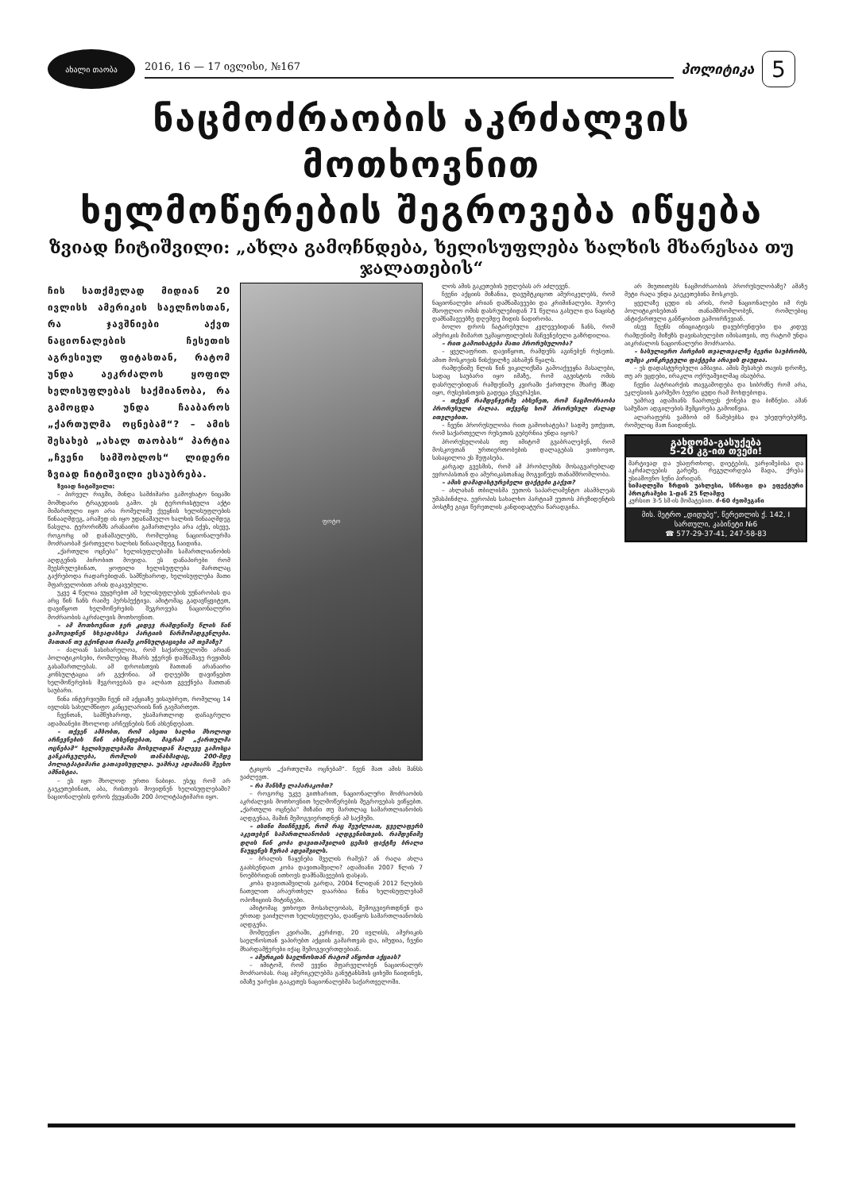ახალი თაობა
2016, 16 — 17 ივლისი, №167
პოლიტიკა
5
ნაცმოძრაობის აკრძალვის მოთხოვნით
ხელმოწერების შეგროვება იწყება
ზვიად ჩიტიშვილი: „ახლა გამოჩნდება, ხელისუფლება ხალხის მხარესაა თუ ჯალათების“
ჩის სათქმელად მიდიან 20 ივლისს ამერიკის საელჩოსთან, რა ჯავშნიები აქვთ ნაციონალების ჩესეთის აგრესიულ ფიტასთან, რატომ უნდა აეკრძალოს ყოფილ ხელისუფლებას საქმიანობა, რა გამოცდა უნდა ჩააბაროს „ქართულმა ოცნებამ“? – ამის შესახებ „ახალ თაობას“ პარტია „ჩვენი სამშობლოს“ ლიდერი ზვიად ჩიტიშვილი ესაუბრება.
ზვიად ჩიტიშვილი:
– პირველ რიგში, მინდა სამძიმარი გამოვხატო ნიცაში მომხდარი ტრაგედიის გამო. ეს ტერორისტული აქტი მიმართული იყო არა რომელიმე ქვეყნის ხელისუფლების წინააღმდეგ, არამედ ის იყო უდანაშაულო ხალხის წინააღმდეგ წასვლა. ტერორიზმს არანაირი გამართლება არა აქვს, ისევე, როგორც იმ დანაშაულებს, რომლებიც ნაციონალურმა მოძრაობამ ქართველი ხალხის წინააღმდეგ ჩაიდინა.
„ქართული ოცნება“ ხელისუფლებაში სამართლიანობის აღდგენის პირობით მოვიდა. ეს დანაპირები რომ შეესრულებინათ, ყოფილი ხელისუფლება მართლაც გაქრებოდა რადარებიდან. სამწუხაროდ, ხელისუფლება მათი მფარველობით არის დაკავებული.
უკვე 4 წელია ვუყურებთ ამ ხელისუფლების უუნარობას და არც წინ ჩანს რაიმე პერსპექტივა. ამიტომაც გადავწყვიტეთ, დავიწყოთ ხელმოწერების შეგროვება ნაციონალური მოძრაობის აკრძალვის მოთხოვნით.
– ამ მოთხოვნით ჯერ კიდევ რამდენიმე წლის წინ გამოვიდნენ სხვადასხვა პარტიის წარმომადგენლები. მათთან თუ გქონდათ რაიმე კონსულტაციები ამ თემაზე?
– ძალიან სასიხარულოა, რომ საქართველოში არიან პოლიტიკოსები, რომლებიც მხარს უჭერენ დამნაშავე რეჟიმის გასამართლებას. ამ დროისთვის მათთან არანაირი კონსულტაცია არ გვქონია. ამ დღეებში დავიწყებთ ხელმოწერების შეგროვებას და ალბათ გვექნება მათთან საუბარი.
წინა ინტერვიუში ჩვენ იმ აქციაზე ვისაუბრეთ, რომელიც 14 ივლისს სახელმწიფო კანცელარიის წინ გავმართეთ.
ჩვენთან, სამწუხაროდ, უსამართლოდ დაჩაგრული ადამიანები მხოლოდ არჩევნების წინ ახსენდებათ.
– თქვენ ამბობთ, რომ ასეთი ხალხი მხოლოდ არჩევნების წინ ახსენდებათ, მაგრამ „ქართულმა ოცნებამ“ ხელისუფლებაში მოსვლიდან მალევე გამოსცა განკარგულება, რომლის თანახმადაც, 200-მდე პოლიტპატიმარი გათავისუფლდა. უამრავ ადამიანს შეეხო ამნისტია.
– ეს იყო მხოლოდ ერთი ნაბიჯი. ესეც რომ არ გაეკეთებინათ, აბა, რისთვის მოვიდნენ ხელისუფლებაში? ნაციონალების დროს ქვეყანაში 200 პოლიტპატიმარი იყო.
ფოტო
ტკიცოს „ქართულმა ოცნებამ“. ჩვენ მათ ამის შანსს ვაძლევთ.
– რა შანსზე ლაპარაკობთ?
– როგორც უკვე გითხარით, ნაციონალური მოძრაობის აკრძალვის მოთხოვნით ხელმოწერების შეგროვებას ვიწყებთ. „ქართული ოცნება“ მიზანი თუ მართლაც სამართლიანობის აღდგენაა, მაშინ შემოგვიერთდნენ ამ საქმეში.
– ისინი მიიჩნევენ, რომ რაც შეუძლიათ, ყველაფერს აკეთებენ სამართლიანობის აღდგენისთვის. რამდენიმე დღის წინ კობა დავითაშვილის ცემის ფაქტზე ბრალი წაუყენეს ზურაბ ადეიშვილს.
– ბრალის წაყენება შველის რამეს? ან რაღა ახლა გაახსენდათ კობა დავითაშვილი? ადამიანი 2007 წლის 7 ნოემბრიდან ითხოვს დამნაშავეების დასჯას.
კობა დავითაშვილის გარდა, 2004 წლიდან 2012 წლების ჩათვლით არაერთხელ დაარბია წინა ხელისუფლებამ ოპოზიციის მიტინგები.
ამიტომაც ვთხოვთ მოსახლეობას, შემოგვიერთდნენ და ერთად ვაიძულოთ ხელისუფლება, დაიწყოს სამართლიანობის აღდგენა.
მომდევნო კვირაში, კერძოდ, 20 ივლისს, ამერიკის საელჩოსთან ვაპირებთ აქციის გამართვას და, იმედია, ჩვენი მხარდამჭერები იქაც შემოგვიერთდებიან.
– ამერიკის საელჩოსთან რატომ აწყობთ აქციას?
– იმიტომ, რომ ევენი მფარველობენ ნაციონალურ მოძრაობას. რაც ამერიკელებმა განუტანსმის ციხეში ჩაიდინეს, იმაზე უარესი გააკეთეს ნაციონალებმა საქართველოში.
ლოს ამის გაკეთების უფლებას არ აძლევენ.
ჩვენი აქციის მიზანია, დავუმტკიცოთ ამერიკელებს, რომ ნაციონალები არიან დამნაშავეები და კრიმინალები. მეორე მსოფლიო ომის დასრულებიდან 71 წელია გასული და ნაცისტ დამნაშავეებზე დღემდე მიდის ნადირობა.
ბოლო დროს ჩატარებული კვლევებიდან ჩანს, რომ ამერიკის მიმართ უკმაყოფილების მაჩვენებელი გაზრდილია.
– რით გამოიხატება მათი პრორუსულობა?
– ყველაფრით. დავიწყოთ, რამდენს აგინებენ რუსეთს. ამით მოსკოვის წისქვილზე ასხამენ წყალს.
რამდენიმე წლის წინ ვიკილიქსმა გამოაქვეყნა მასალები, სადაც საუბარი იყო იმაზე, რომ აგვისტოს ომის დასრულებიდან რამდენიმე კვირაში ქართული მხარე მზად იყო, რუსებისთვის გადეცა ენგურჰესი.
– თქვენ რამდენჯერმე ახსენეთ, რომ ნაცმოძრაობა პრორუსული ძალაა. თქვენც ხომ პრორუსულ ძალად ითვლებით.
– ჩვენი პრორუსულობა რით გამოიხატება? სადმე ვთქვით, რომ საქართველო რუსეთის გუბერნია უნდა იყოს?
პრორუსულობას თუ იმიტომ გვაბრალებენ, რომ მოსკოვთან ურთიერთობების დალაგებას ვითხოვთ, სასაცილოა ეს შეფასება.
კარგად გვესმის, რომ ამ პრობლემის მოსაგვარებლად ევროპასთან და ამერიკასთანაც მოგვიწევს თანამშრომლობა.
– ამის დამადასტურებელი ფაქტები გაქვთ?
– ახლახან თბილისმა ეუთოს საპარლამენტო ასამბლეას უმასპინძლა. ევროპის სახალხო პარტიამ ეუთოს პრეზიდენტის პოსტზე გიგი წერეთლის კანდიდატურა წარადგინა.
არ მიუთითებს ნაცმოძრაობის პრორუსულობაზე? ამაზე მეტი რაღა უნდა გაეკეთებინა მოსკოვს.
ყველაზე ცუდი ის არის, რომ ნაციონალები იმ რუს პოლიტიკოსებთან თანამშრომლობენ, რომლებიც ანტიქართული განწყობით გამოირჩევიან.
ისევ ჩვენს ინიციატივას დავუბრუნდები და კიდევ რამდენიმე მიზეზს დავისახელებთ იმისათვის, თუ რატომ უნდა აიკრძალოს ნაციონალური მოძრაობა.
– სასულიერო პირების თვალთვალზე ბევრი საუბრობს, თუმცა კონკრეტული ფაქტები არავის დაუდია.
– ეს დადასტურებული ამბავია. ამის შესახებ თავის დროზე, თუ არ ვცდები, ირაკლი ოქრუაშვილმაც ისაუბრა.
ჩვენი პატრიარქის თავგამოდება და სიბრძნე რომ არა, ეკლესიის გარშემო ბევრი ცუდი რამ მოხდებოდა.
უამრავ ადამიანს წაართვეს ქონება და ბიზნესი. ამან სამუშაო ადგილების შემცირება გამოიწვია.
ალარაფერს ვამბობ იმ წამებებსა და უბედურებებზე, რომელიც მათ ჩაიდინეს.
გახდომა-გასუქება
5-20 კგ-ით თვეში!
მარტივად და უსაფრთხოდ, დიეტების, ვარჯიშებისა და აკრძალვების გარეშე. რეგულირდება მადა, ქრება უსიამოვნო სუნი პირიდან.
სიმაღლეში ზრდის უახლესი, სწრაფი და ეფექტური პროგრამები 1-დან 25 წლამდე
კურსით 3-5 სმ-ის მომატებით. ძ-60 ძეთმეგანი
მის. მეტრო „დიდუბე“, წერეთლის ქ. 142, I სართული, კაბინეტი №6
☎ 577-29-37-41, 247-58-83